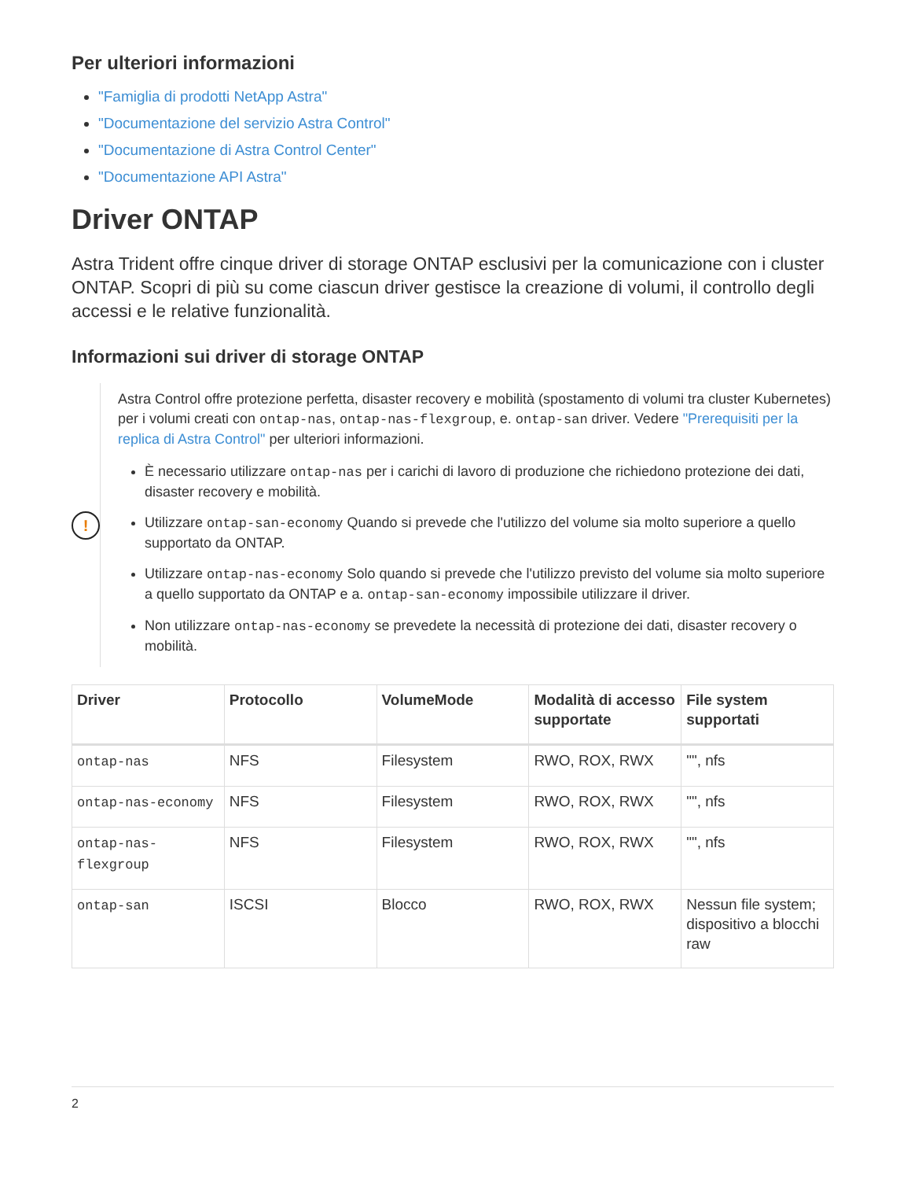Per ulteriori informazioni
"Famiglia di prodotti NetApp Astra"
"Documentazione del servizio Astra Control"
"Documentazione di Astra Control Center"
"Documentazione API Astra"
Driver ONTAP
Astra Trident offre cinque driver di storage ONTAP esclusivi per la comunicazione con i cluster ONTAP. Scopri di più su come ciascun driver gestisce la creazione di volumi, il controllo degli accessi e le relative funzionalità.
Informazioni sui driver di storage ONTAP
!
Astra Control offre protezione perfetta, disaster recovery e mobilità (spostamento di volumi tra cluster Kubernetes) per i volumi creati con ontap-nas, ontap-nas-flexgroup, e. ontap-san driver. Vedere "Prerequisiti per la replica di Astra Control" per ulteriori informazioni.
È necessario utilizzare ontap-nas per i carichi di lavoro di produzione che richiedono protezione dei dati, disaster recovery e mobilità.
Utilizzare ontap-san-economy Quando si prevede che l'utilizzo del volume sia molto superiore a quello supportato da ONTAP.
Utilizzare ontap-nas-economy Solo quando si prevede che l'utilizzo previsto del volume sia molto superiore a quello supportato da ONTAP e a. ontap-san-economy impossibile utilizzare il driver.
Non utilizzare ontap-nas-economy se prevedete la necessità di protezione dei dati, disaster recovery o mobilità.
| Driver | Protocollo | VolumeMode | Modalità di accesso supportate | File system supportati |
| --- | --- | --- | --- | --- |
| ontap-nas | NFS | Filesystem | RWO, ROX, RWX | "", nfs |
| ontap-nas-economy | NFS | Filesystem | RWO, ROX, RWX | "", nfs |
| ontap-nas-flexgroup | NFS | Filesystem | RWO, ROX, RWX | "", nfs |
| ontap-san | ISCSI | Blocco | RWO, ROX, RWX | Nessun file system; dispositivo a blocchi raw |
2